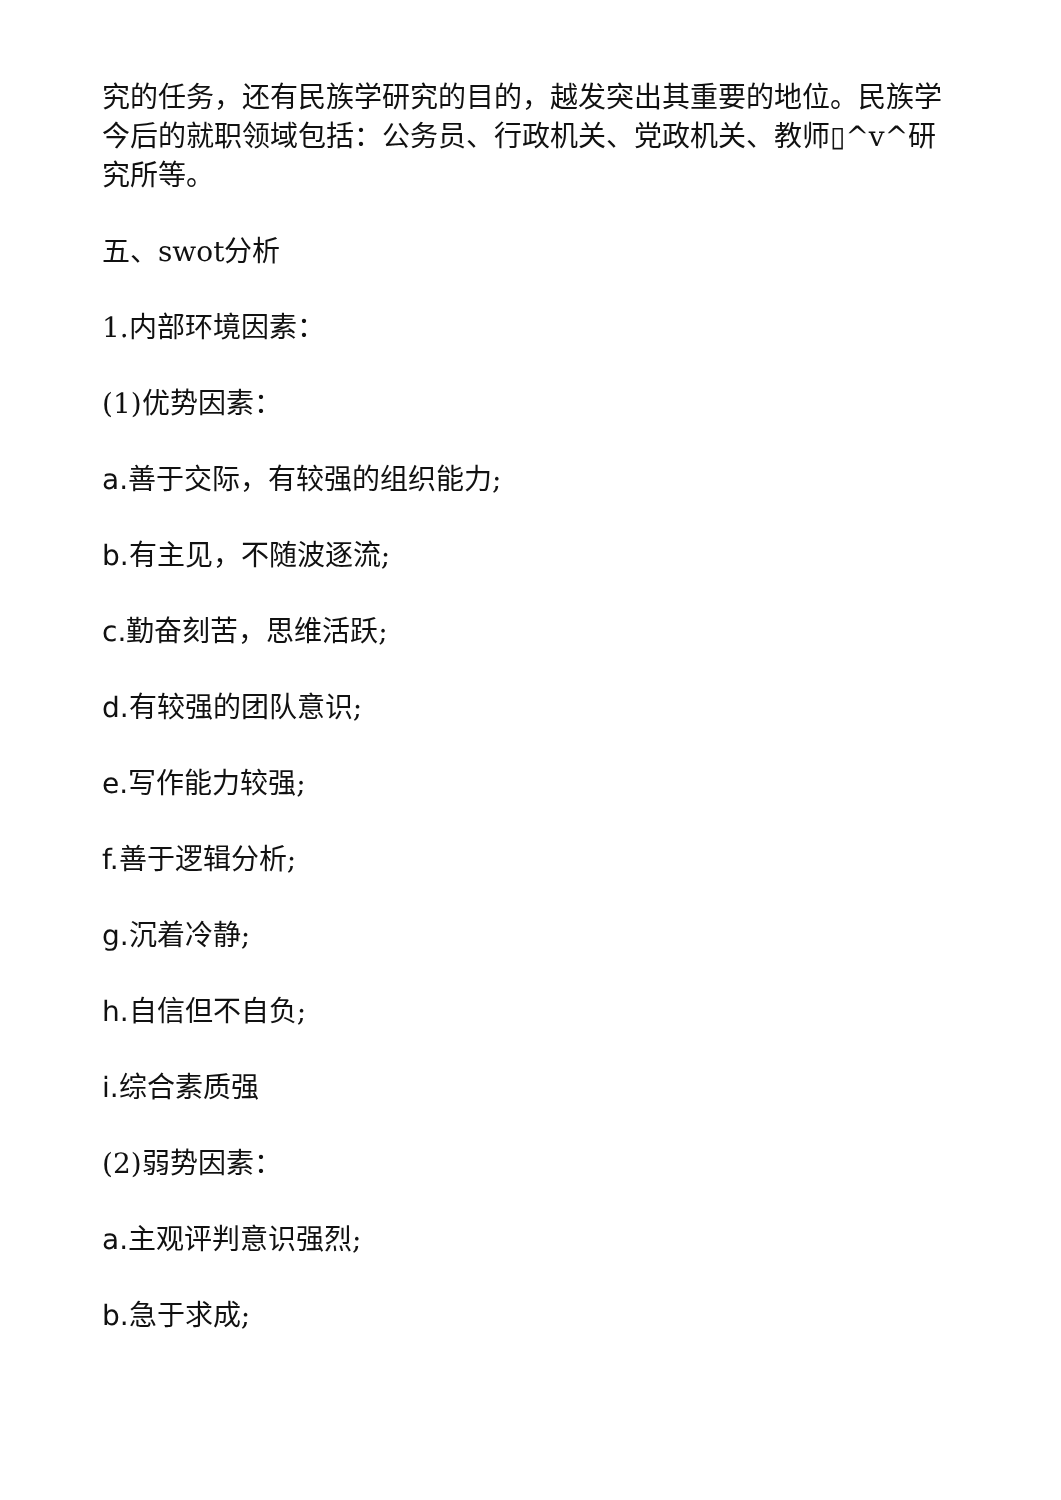究的任务，还有民族学研究的目的，越发突出其重要的地位。民族学今后的就职领域包括：公务员、行政机关、党政机关、教师▯^v^研究所等。
五、swot分析
1.内部环境因素：
(1)优势因素：
a. 善于交际，有较强的组织能力;
b. 有主见，不随波逐流;
c. 勤奋刻苦，思维活跃;
d. 有较强的团队意识;
e. 写作能力较强;
f. 善于逻辑分析;
g. 沉着冷静;
h. 自信但不自负;
i. 综合素质强
(2)弱势因素：
a. 主观评判意识强烈;
b. 急于求成;